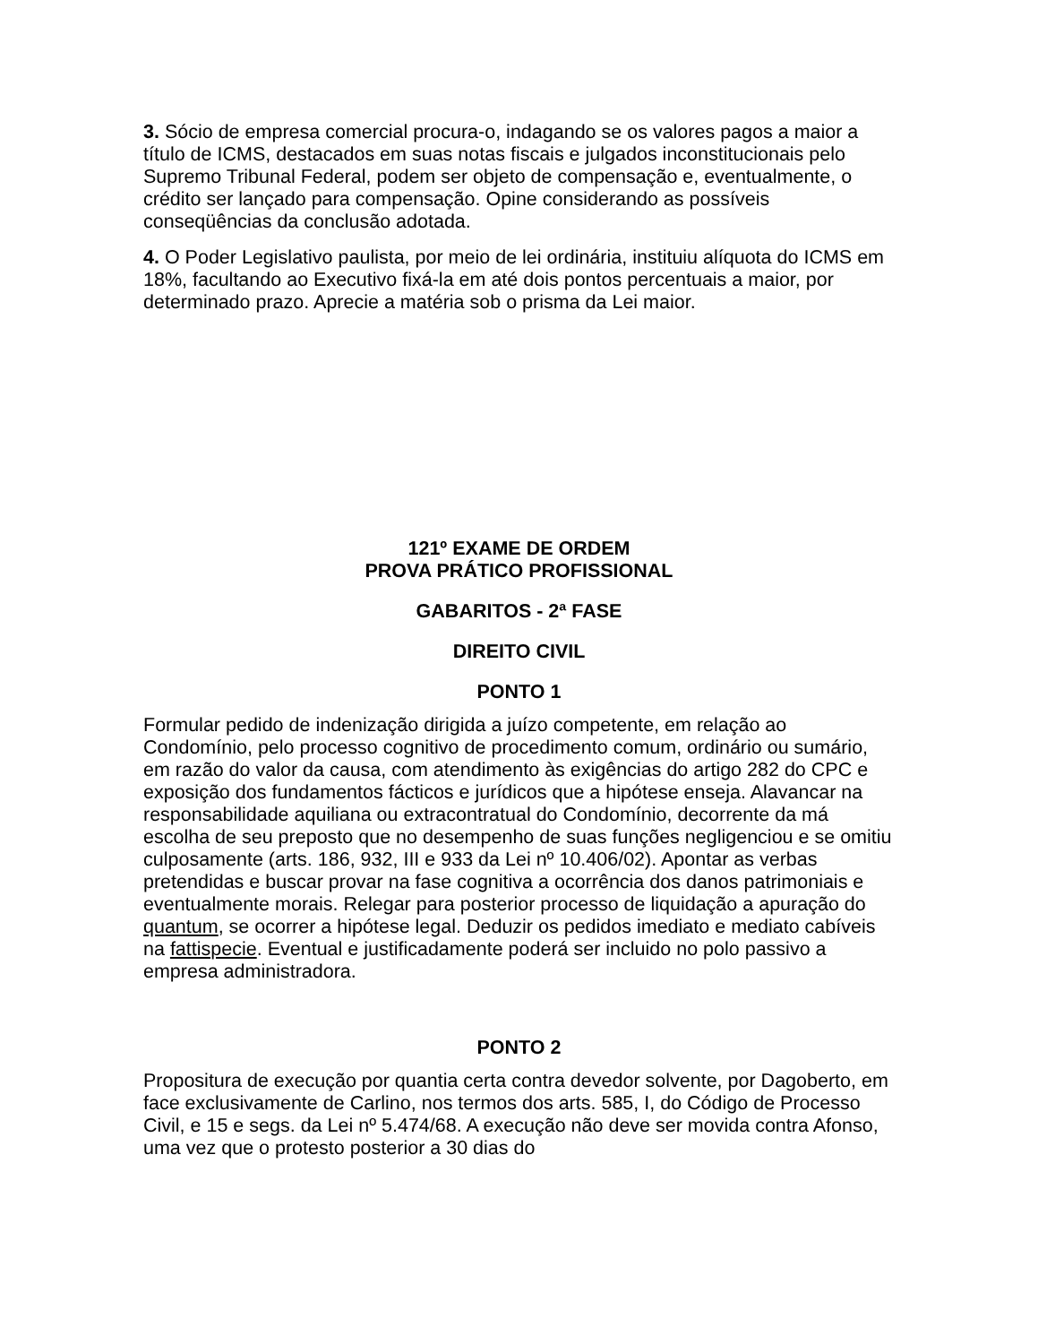3. Sócio de empresa comercial procura-o, indagando se os valores pagos a maior a título de ICMS, destacados em suas notas fiscais e julgados inconstitucionais pelo Supremo Tribunal Federal, podem ser objeto de compensação e, eventualmente, o crédito ser lançado para compensação. Opine considerando as possíveis conseqüências da conclusão adotada.
4. O Poder Legislativo paulista, por meio de lei ordinária, instituiu alíquota do ICMS em 18%, facultando ao Executivo fixá-la em até dois pontos percentuais a maior, por determinado prazo. Aprecie a matéria sob o prisma da Lei maior.
121º EXAME DE ORDEM
PROVA PRÁTICO PROFISSIONAL
GABARITOS - 2ª FASE
DIREITO CIVIL
PONTO 1
Formular pedido de indenização dirigida a juízo competente, em relação ao Condomínio, pelo processo cognitivo de procedimento comum, ordinário ou sumário, em razão do valor da causa, com atendimento às exigências do artigo 282 do CPC e exposição dos fundamentos fácticos e jurídicos que a hipótese enseja. Alavancar na responsabilidade aquiliana ou extracontratual do Condomínio, decorrente da má escolha de seu preposto que no desempenho de suas funções negligenciou e se omitiu culposamente (arts. 186, 932, III e 933 da Lei nº 10.406/02). Apontar as verbas pretendidas e buscar provar na fase cognitiva a ocorrência dos danos patrimoniais e eventualmente morais. Relegar para posterior processo de liquidação a apuração do quantum, se ocorrer a hipótese legal. Deduzir os pedidos imediato e mediato cabíveis na fattispecie. Eventual e justificadamente poderá ser incluido no polo passivo a empresa administradora.
PONTO 2
Propositura de execução por quantia certa contra devedor solvente, por Dagoberto, em face exclusivamente de Carlino, nos termos dos arts. 585, I, do Código de Processo Civil, e 15 e segs. da Lei nº 5.474/68. A execução não deve ser movida contra Afonso, uma vez que o protesto posterior a 30 dias do